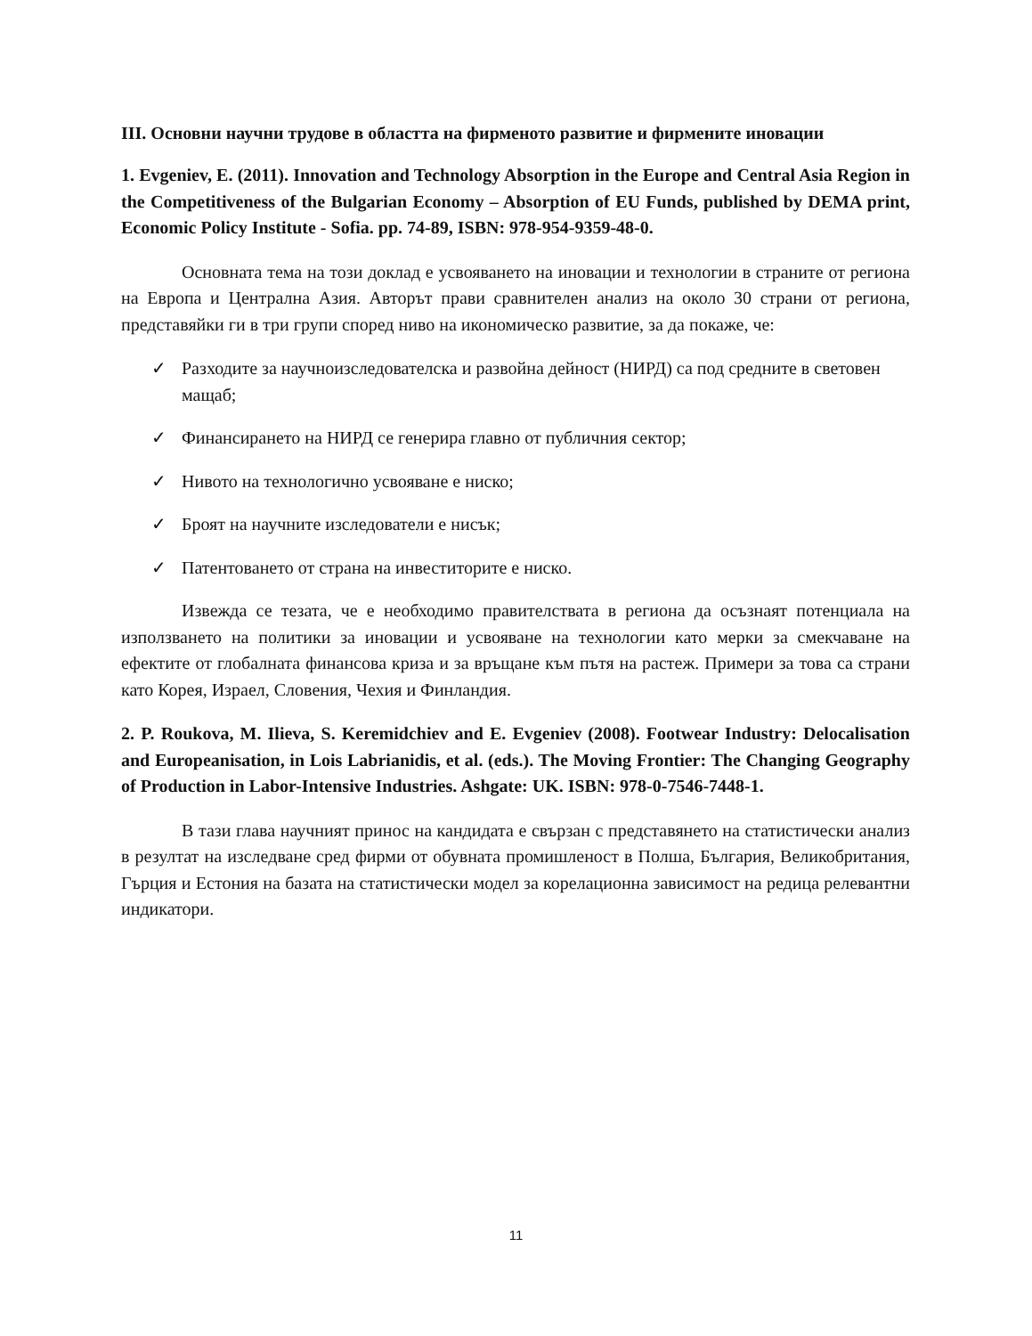III. Основни научни трудове в областта на фирменото развитие и фирмените иновации
1. Evgeniev, E. (2011). Innovation and Technology Absorption in the Europe and Central Asia Region in the Competitiveness of the Bulgarian Economy – Absorption of EU Funds, published by DEMA print, Economic Policy Institute - Sofia. pp. 74-89, ISBN: 978-954-9359-48-0.
Основната тема на този доклад е усвояването на иновации и технологии в страните от региона на Европа и Централна Азия. Авторът прави сравнителен анализ на около 30 страни от региона, представяйки ги в три групи според ниво на икономическо развитие, за да покаже, че:
✓ Разходите за научноизследователска и развойна дейност (НИРД) са под средните в световен мащаб;
✓ Финансирането на НИРД се генерира главно от публичния сектор;
✓ Нивото на технологично усвояване е ниско;
✓ Броят на научните изследователи е нисък;
✓ Патентоването от страна на инвеститорите е ниско.
Извежда се тезата, че е необходимо правителствата в региона да осъзнаят потенциала на използването на политики за иновации и усвояване на технологии като мерки за смекчаване на ефектите от глобалната финансова криза и за връщане към пътя на растеж. Примери за това са страни като Корея, Израел, Словения, Чехия и Финландия.
2. P. Roukova, M. Ilieva, S. Keremidchiev and E. Evgeniev (2008). Footwear Industry: Delocalisation and Europeanisation, in Lois Labrianidis, et al. (eds.). The Moving Frontier: The Changing Geography of Production in Labor-Intensive Industries. Ashgate: UK. ISBN: 978-0-7546-7448-1.
В тази глава научният принос на кандидата е свързан с представянето на статистически анализ в резултат на изследване сред фирми от обувната промишленост в Полша, България, Великобритания, Гърция и Естония на базата на статистически модел за корелационна зависимост на редица релевантни индикатори.
11